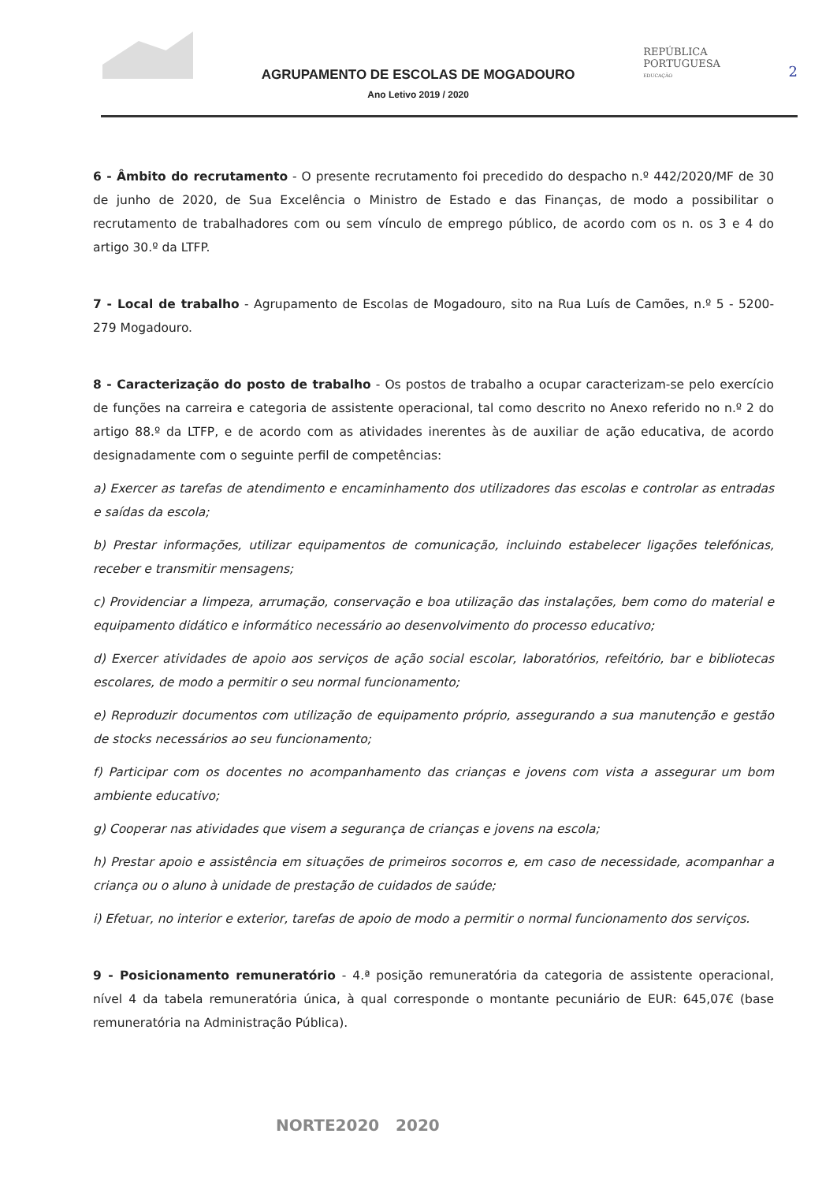AGRUPAMENTO DE ESCOLAS DE MOGADOURO
Ano Letivo 2019 / 2020
REPÚBLICA
PORTUGUESA
EDUCAÇÃO
2
6 - Âmbito do recrutamento - O presente recrutamento foi precedido do despacho n.º 442/2020/MF de 30 de junho de 2020, de Sua Excelência o Ministro de Estado e das Finanças, de modo a possibilitar o recrutamento de trabalhadores com ou sem vínculo de emprego público, de acordo com os n. os 3 e 4 do artigo 30.º da LTFP.
7 - Local de trabalho - Agrupamento de Escolas de Mogadouro, sito na Rua Luís de Camões, n.º 5 - 5200-279 Mogadouro.
8 - Caracterização do posto de trabalho - Os postos de trabalho a ocupar caracterizam-se pelo exercício de funções na carreira e categoria de assistente operacional, tal como descrito no Anexo referido no n.º 2 do artigo 88.º da LTFP, e de acordo com as atividades inerentes às de auxiliar de ação educativa, de acordo designadamente com o seguinte perfil de competências:
a) Exercer as tarefas de atendimento e encaminhamento dos utilizadores das escolas e controlar as entradas e saídas da escola;
b) Prestar informações, utilizar equipamentos de comunicação, incluindo estabelecer ligações telefónicas, receber e transmitir mensagens;
c) Providenciar a limpeza, arrumação, conservação e boa utilização das instalações, bem como do material e equipamento didático e informático necessário ao desenvolvimento do processo educativo;
d) Exercer atividades de apoio aos serviços de ação social escolar, laboratórios, refeitório, bar e bibliotecas escolares, de modo a permitir o seu normal funcionamento;
e) Reproduzir documentos com utilização de equipamento próprio, assegurando a sua manutenção e gestão de stocks necessários ao seu funcionamento;
f) Participar com os docentes no acompanhamento das crianças e jovens com vista a assegurar um bom ambiente educativo;
g) Cooperar nas atividades que visem a segurança de crianças e jovens na escola;
h) Prestar apoio e assistência em situações de primeiros socorros e, em caso de necessidade, acompanhar a criança ou o aluno à unidade de prestação de cuidados de saúde;
i) Efetuar, no interior e exterior, tarefas de apoio de modo a permitir o normal funcionamento dos serviços.
9 - Posicionamento remuneratório - 4.ª posição remuneratória da categoria de assistente operacional, nível 4 da tabela remuneratória única, à qual corresponde o montante pecuniário de EUR: 645,07€ (base remuneratória na Administração Pública).
NORTE2020 2020